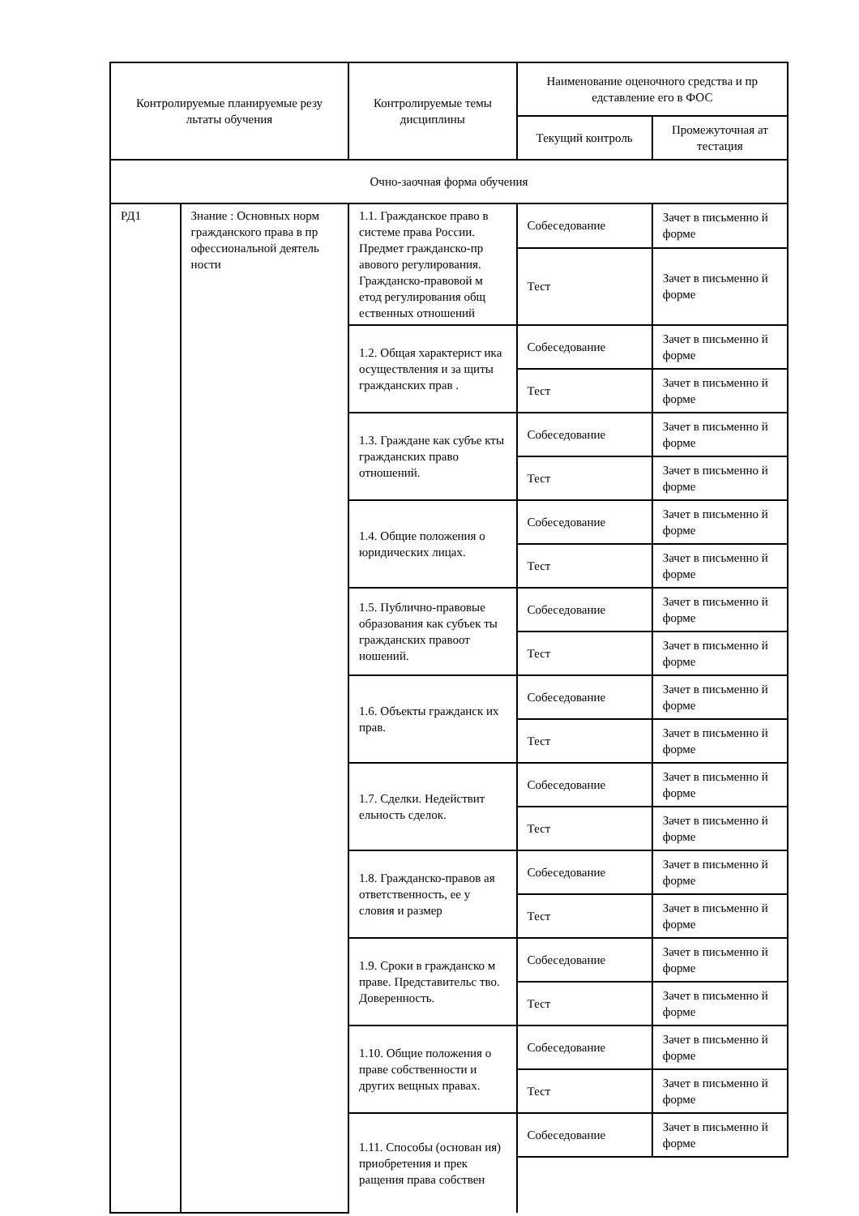| Контролируемые планируемые резу льтаты обучения | | Контролируемые темы дисциплины | Наименование оценочного средства и пр едставление его в ФОС | |
| --- | --- | --- | --- | --- |
| | | | Текущий контроль | Промежуточная ат тестация |
| Очно-заочная форма обучения | | | | |
| РД1 | Знание : Основных норм гражданского права в пр офессиональной деятель ности | 1.1. Гражданское право в системе права России. Предмет гражданско-пр авового регулирования. Гражданско-правовой м етод регулирования общ ественных отношений | Собеседование | Зачет в письменно й форме |
| | | | Тест | Зачет в письменно й форме |
| | | 1.2. Общая характерист ика осуществления и за щиты гражданских прав . | Собеседование | Зачет в письменно й форме |
| | | | Тест | Зачет в письменно й форме |
| | | 1.3. Граждане как субъе кты гражданских право отношений. | Собеседование | Зачет в письменно й форме |
| | | | Тест | Зачет в письменно й форме |
| | | 1.4. Общие положения о юридических лицах. | Собеседование | Зачет в письменно й форме |
| | | | Тест | Зачет в письменно й форме |
| | | 1.5. Публично-правовые образования как субъек ты гражданских правоот ношений. | Собеседование | Зачет в письменно й форме |
| | | | Тест | Зачет в письменно й форме |
| | | 1.6. Объекты гражданск их прав. | Собеседование | Зачет в письменно й форме |
| | | | Тест | Зачет в письменно й форме |
| | | 1.7. Сделки. Недействит ельность сделок. | Собеседование | Зачет в письменно й форме |
| | | | Тест | Зачет в письменно й форме |
| | | 1.8. Гражданско-правов ая ответственность, ее у словия и размер | Собеседование | Зачет в письменно й форме |
| | | | Тест | Зачет в письменно й форме |
| | | 1.9. Сроки в гражданско м праве. Представительс тво. Доверенность. | Собеседование | Зачет в письменно й форме |
| | | | Тест | Зачет в письменно й форме |
| | | 1.10. Общие положения о праве собственности и других вещных правах. | Собеседование | Зачет в письменно й форме |
| | | | Тест | Зачет в письменно й форме |
| | | 1.11. Способы (основан ия) приобретения и прек ращения права собствен | Собеседование | Зачет в письменно й форме |